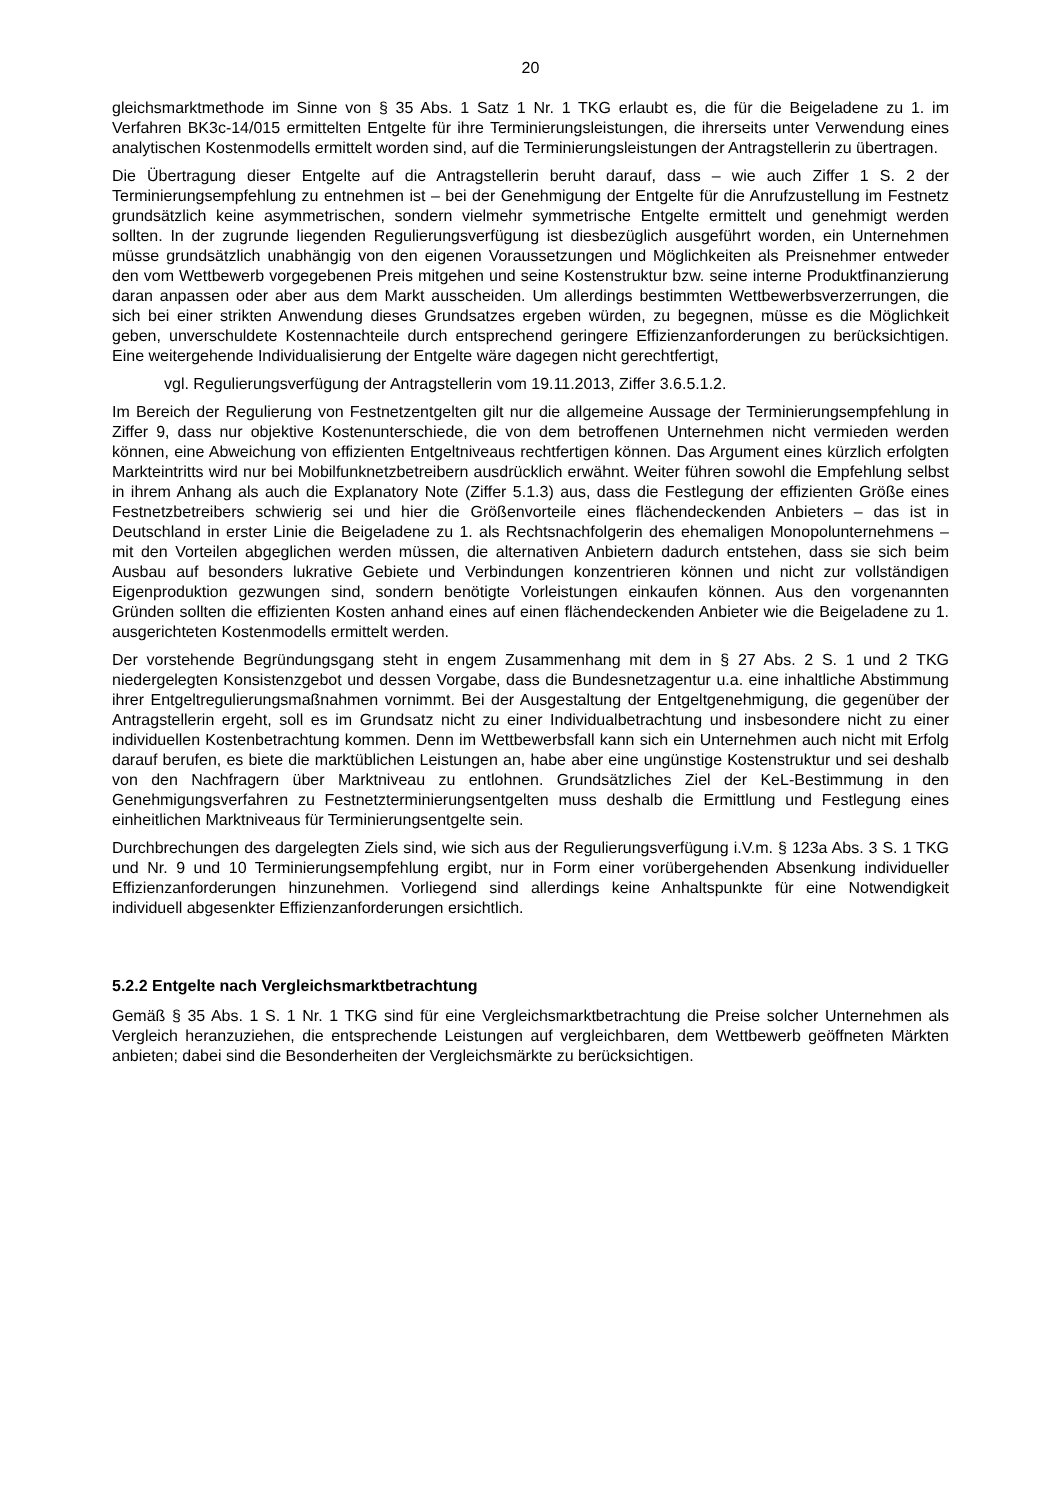20
gleichsmarktmethode im Sinne von § 35 Abs. 1 Satz 1 Nr. 1 TKG erlaubt es, die für die Beigeladene zu 1. im Verfahren BK3c-14/015 ermittelten Entgelte für ihre Terminierungsleistungen, die ihrerseits unter Verwendung eines analytischen Kostenmodells ermittelt worden sind, auf die Terminierungsleistungen der Antragstellerin zu übertragen.
Die Übertragung dieser Entgelte auf die Antragstellerin beruht darauf, dass – wie auch Ziffer 1 S. 2 der Terminierungsempfehlung zu entnehmen ist – bei der Genehmigung der Entgelte für die Anrufzustellung im Festnetz grundsätzlich keine asymmetrischen, sondern vielmehr symmetrische Entgelte ermittelt und genehmigt werden sollten. In der zugrunde liegenden Regulierungsverfügung ist diesbezüglich ausgeführt worden, ein Unternehmen müsse grundsätzlich unabhängig von den eigenen Voraussetzungen und Möglichkeiten als Preisnehmer entweder den vom Wettbewerb vorgegebenen Preis mitgehen und seine Kostenstruktur bzw. seine interne Produktfinanzierung daran anpassen oder aber aus dem Markt ausscheiden. Um allerdings bestimmten Wettbewerbsverzerrungen, die sich bei einer strikten Anwendung dieses Grundsatzes ergeben würden, zu begegnen, müsse es die Möglichkeit geben, unverschuldete Kostennachteile durch entsprechend geringere Effizienzanforderungen zu berücksichtigen. Eine weitergehende Individualisierung der Entgelte wäre dagegen nicht gerechtfertigt,
vgl. Regulierungsverfügung der Antragstellerin vom 19.11.2013, Ziffer 3.6.5.1.2.
Im Bereich der Regulierung von Festnetzentgelten gilt nur die allgemeine Aussage der Terminierungsempfehlung in Ziffer 9, dass nur objektive Kostenunterschiede, die von dem betroffenen Unternehmen nicht vermieden werden können, eine Abweichung von effizienten Entgeltniveaus rechtfertigen können. Das Argument eines kürzlich erfolgten Markteintritts wird nur bei Mobilfunknetzbetreibern ausdrücklich erwähnt. Weiter führen sowohl die Empfehlung selbst in ihrem Anhang als auch die Explanatory Note (Ziffer 5.1.3) aus, dass die Festlegung der effizienten Größe eines Festnetzbetreibers schwierig sei und hier die Größenvorteile eines flächendeckenden Anbieters – das ist in Deutschland in erster Linie die Beigeladene zu 1. als Rechtsnachfolgerin des ehemaligen Monopolunternehmens – mit den Vorteilen abgeglichen werden müssen, die alternativen Anbietern dadurch entstehen, dass sie sich beim Ausbau auf besonders lukrative Gebiete und Verbindungen konzentrieren können und nicht zur vollständigen Eigenproduktion gezwungen sind, sondern benötigte Vorleistungen einkaufen können. Aus den vorgenannten Gründen sollten die effizienten Kosten anhand eines auf einen flächendeckenden Anbieter wie die Beigeladene zu 1. ausgerichteten Kostenmodells ermittelt werden.
Der vorstehende Begründungsgang steht in engem Zusammenhang mit dem in § 27 Abs. 2 S. 1 und 2 TKG niedergelegten Konsistenzgebot und dessen Vorgabe, dass die Bundesnetzagentur u.a. eine inhaltliche Abstimmung ihrer Entgeltregulierungsmaßnahmen vornimmt. Bei der Ausgestaltung der Entgeltgenehmigung, die gegenüber der Antragstellerin ergeht, soll es im Grundsatz nicht zu einer Individualbetrachtung und insbesondere nicht zu einer individuellen Kostenbetrachtung kommen. Denn im Wettbewerbsfall kann sich ein Unternehmen auch nicht mit Erfolg darauf berufen, es biete die marktüblichen Leistungen an, habe aber eine ungünstige Kostenstruktur und sei deshalb von den Nachfragern über Marktniveau zu entlohnen. Grundsätzliches Ziel der KeL-Bestimmung in den Genehmigungsverfahren zu Festnetzterminierungsentgelten muss deshalb die Ermittlung und Festlegung eines einheitlichen Marktniveaus für Terminierungsentgelte sein.
Durchbrechungen des dargelegten Ziels sind, wie sich aus der Regulierungsverfügung i.V.m. § 123a Abs. 3 S. 1 TKG und Nr. 9 und 10 Terminierungsempfehlung ergibt, nur in Form einer vorübergehenden Absenkung individueller Effizienzanforderungen hinzunehmen. Vorliegend sind allerdings keine Anhaltspunkte für eine Notwendigkeit individuell abgesenkter Effizienzanforderungen ersichtlich.
5.2.2 Entgelte nach Vergleichsmarktbetrachtung
Gemäß § 35 Abs. 1 S. 1 Nr. 1 TKG sind für eine Vergleichsmarktbetrachtung die Preise solcher Unternehmen als Vergleich heranzuziehen, die entsprechende Leistungen auf vergleichbaren, dem Wettbewerb geöffneten Märkten anbieten; dabei sind die Besonderheiten der Vergleichsmärkte zu berücksichtigen.